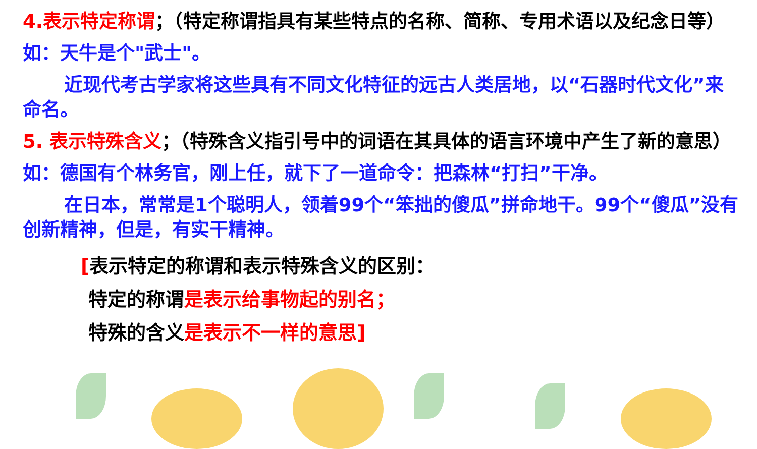4.表示特定称谓；（特定称谓指具有某些特点的名称、简称、专用术语以及纪念日等）
如：天牛是个"武士"。
近现代考古学家将这些具有不同文化特征的远古人类居地，以“石器时代文化”来命名。
5. 表示特殊含义；（特殊含义指引号中的词语在其具体的语言环境中产生了新的意思）
如：德国有个林务官，刚上任，就下了一道命令：把森林“打扫”干净。
在日本，常常是1个聪明人，领着99个“笨拙的傻瓜”拼命地干。99个“傻瓜”没有创新精神，但是，有实干精神。
[表示特定的称谓和表示特殊含义的区别：
特定的称谓是表示给事物起的别名；
特殊的含义是表示不一样的意思]